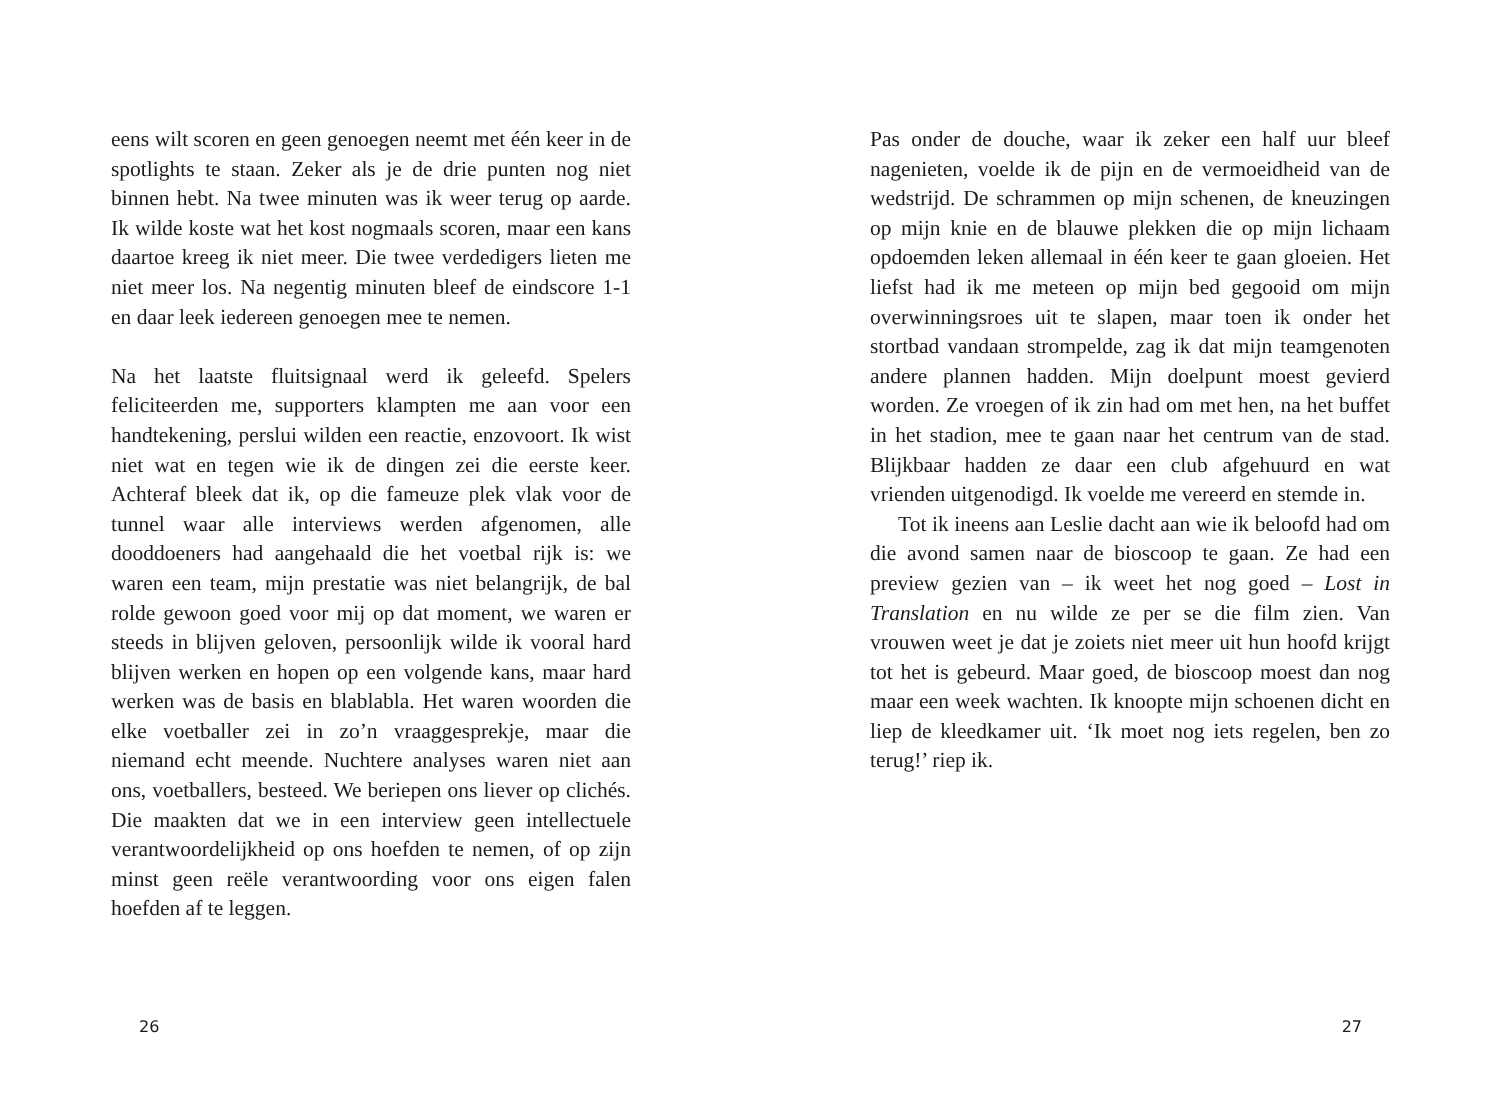eens wilt scoren en geen genoegen neemt met één keer in de spotlights te staan. Zeker als je de drie punten nog niet binnen hebt. Na twee minuten was ik weer terug op aarde. Ik wilde koste wat het kost nogmaals scoren, maar een kans daartoe kreeg ik niet meer. Die twee verdedigers lieten me niet meer los. Na negentig minuten bleef de eindscore 1-1 en daar leek iedereen genoegen mee te nemen.
Na het laatste fluitsignaal werd ik geleefd. Spelers feliciteerden me, supporters klampten me aan voor een handtekening, perslui wilden een reactie, enzovoort. Ik wist niet wat en tegen wie ik de dingen zei die eerste keer. Achteraf bleek dat ik, op die fameuze plek vlak voor de tunnel waar alle interviews werden afgenomen, alle dooddoeners had aangehaald die het voetbal rijk is: we waren een team, mijn prestatie was niet belangrijk, de bal rolde gewoon goed voor mij op dat moment, we waren er steeds in blijven geloven, persoonlijk wilde ik vooral hard blijven werken en hopen op een volgende kans, maar hard werken was de basis en blablabla. Het waren woorden die elke voetballer zei in zo’n vraaggesprekje, maar die niemand echt meende. Nuchtere analyses waren niet aan ons, voetballers, besteed. We beriepen ons liever op clichés. Die maakten dat we in een interview geen intellectuele verantwoordelijkheid op ons hoefden te nemen, of op zijn minst geen reële verantwoording voor ons eigen falen hoefden af te leggen.
26
Pas onder de douche, waar ik zeker een half uur bleef nagenieten, voelde ik de pijn en de vermoeidheid van de wedstrijd. De schrammen op mijn schenen, de kneuzingen op mijn knie en de blauwe plekken die op mijn lichaam opdoemden leken allemaal in één keer te gaan gloeien. Het liefst had ik me meteen op mijn bed gegooid om mijn overwinningsroes uit te slapen, maar toen ik onder het stortbad vandaan strompelde, zag ik dat mijn teamgenoten andere plannen hadden. Mijn doelpunt moest gevierd worden. Ze vroegen of ik zin had om met hen, na het buffet in het stadion, mee te gaan naar het centrum van de stad. Blijkbaar hadden ze daar een club afgehuurd en wat vrienden uitgenodigd. Ik voelde me vereerd en stemde in.
Tot ik ineens aan Leslie dacht aan wie ik beloofd had om die avond samen naar de bioscoop te gaan. Ze had een preview gezien van – ik weet het nog goed – Lost in Translation en nu wilde ze per se die film zien. Van vrouwen weet je dat je zoiets niet meer uit hun hoofd krijgt tot het is gebeurd. Maar goed, de bioscoop moest dan nog maar een week wachten. Ik knoopte mijn schoenen dicht en liep de kleedkamer uit. ‘Ik moet nog iets regelen, ben zo terug!’ riep ik.
27